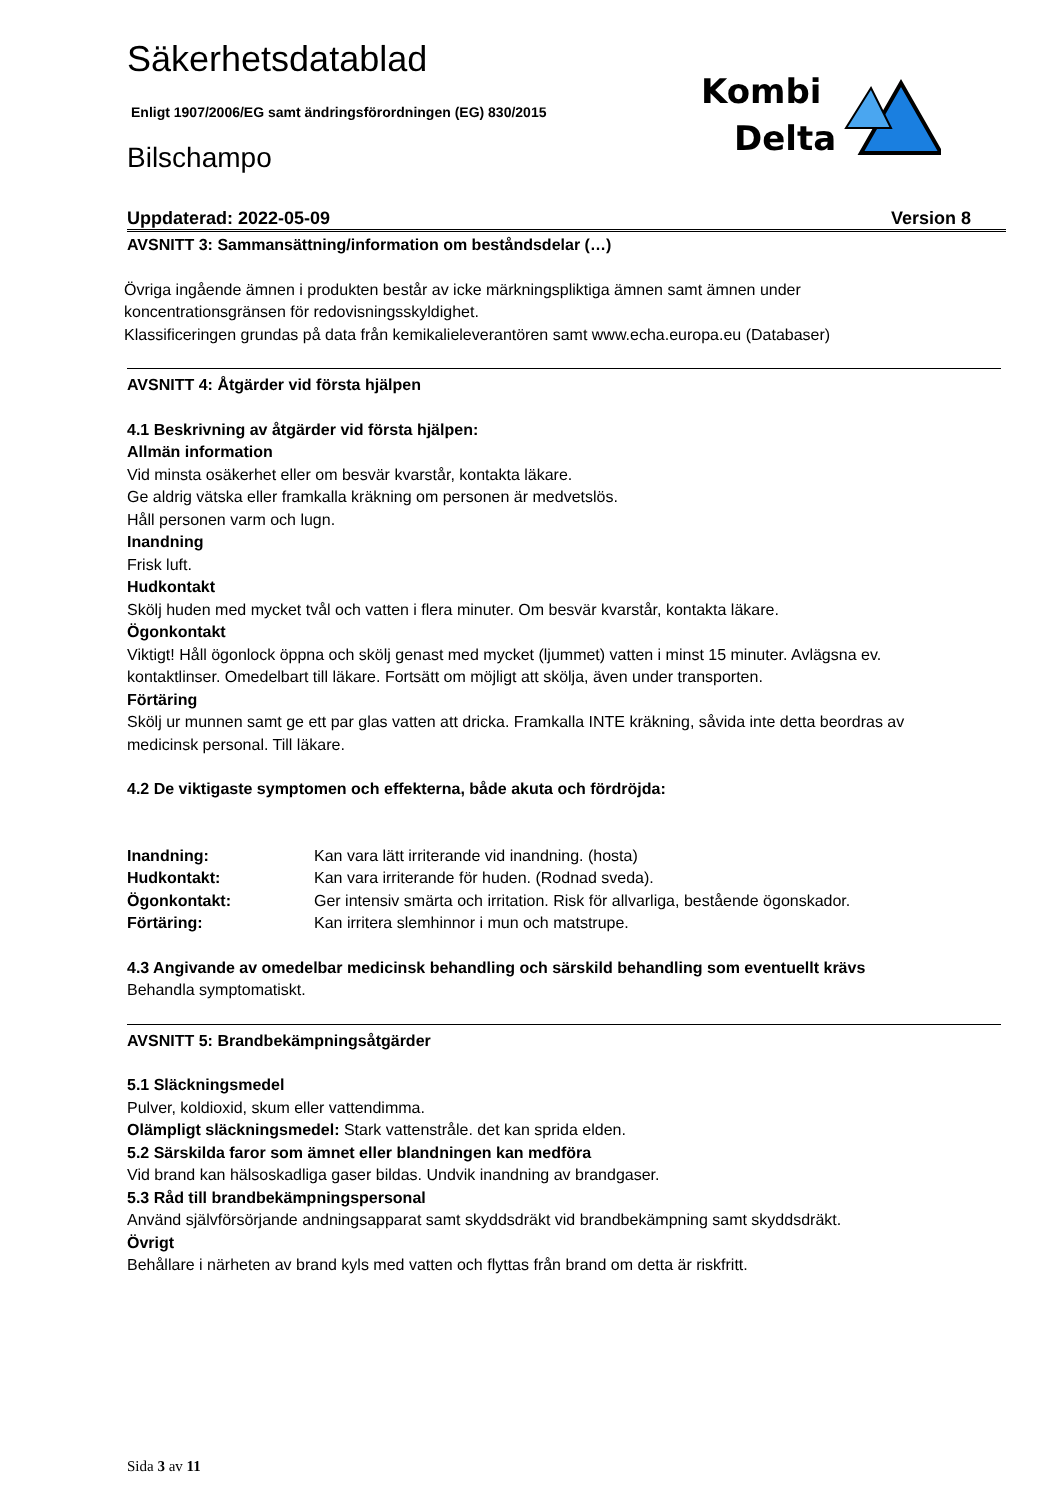Kombi
Delta
Säkerhetsdatablad
Enligt 1907/2006/EG samt ändringsförordningen (EG) 830/2015
Bilschampo
Uppdaterad: 2022-05-09 Version 8
AVSNITT 3: Sammansättning/information om beståndsdelar (…)
Övriga ingående ämnen i produkten består av icke märkningspliktiga ämnen samt ämnen under
koncentrationsgränsen för redovisningsskyldighet.
Klassificeringen grundas på data från kemikalieleverantören samt www.echa.europa.eu (Databaser)
AVSNITT 4: Åtgärder vid första hjälpen
4.1 Beskrivning av åtgärder vid första hjälpen:
Allmän information
Vid minsta osäkerhet eller om besvär kvarstår, kontakta läkare.
Ge aldrig vätska eller framkalla kräkning om personen är medvetslös.
Håll personen varm och lugn.
Inandning
Frisk luft.
Hudkontakt
Skölj huden med mycket tvål och vatten i flera minuter. Om besvär kvarstår, kontakta läkare.
Ögonkontakt
Viktigt! Håll ögonlock öppna och skölj genast med mycket (ljummet) vatten i minst 15 minuter. Avlägsna ev. kontaktlinser. Omedelbart till läkare. Fortsätt om möjligt att skölja, även under transporten.
Förtäring
Skölj ur munnen samt ge ett par glas vatten att dricka. Framkalla INTE kräkning, såvida inte detta beordras av medicinsk personal. Till läkare.
4.2 De viktigaste symptomen och effekterna, både akuta och fördröjda:
Inandning: Kan vara lätt irriterande vid inandning. (hosta)
Hudkontakt: Kan vara irriterande för huden. (Rodnad sveda).
Ögonkontakt: Ger intensiv smärta och irritation. Risk för allvarliga, bestående ögonskador.
Förtäring: Kan irritera slemhinnor i mun och matstrupe.
4.3 Angivande av omedelbar medicinsk behandling och särskild behandling som eventuellt krävs
Behandla symptomatiskt.
AVSNITT 5: Brandbekämpningsåtgärder
5.1 Släckningsmedel
Pulver, koldioxid, skum eller vattendimma.
Olämpligt släckningsmedel: Stark vattenstråle. det kan sprida elden.
5.2 Särskilda faror som ämnet eller blandningen kan medföra
Vid brand kan hälsoskadliga gaser bildas. Undvik inandning av brandgaser.
5.3 Råd till brandbekämpningspersonal
Använd självförsörjande andningsapparat samt skyddsdräkt vid brandbekämpning samt skyddsdräkt.
Övrigt
Behållare i närheten av brand kyls med vatten och flyttas från brand om detta är riskfritt.
Sida 3 av 11